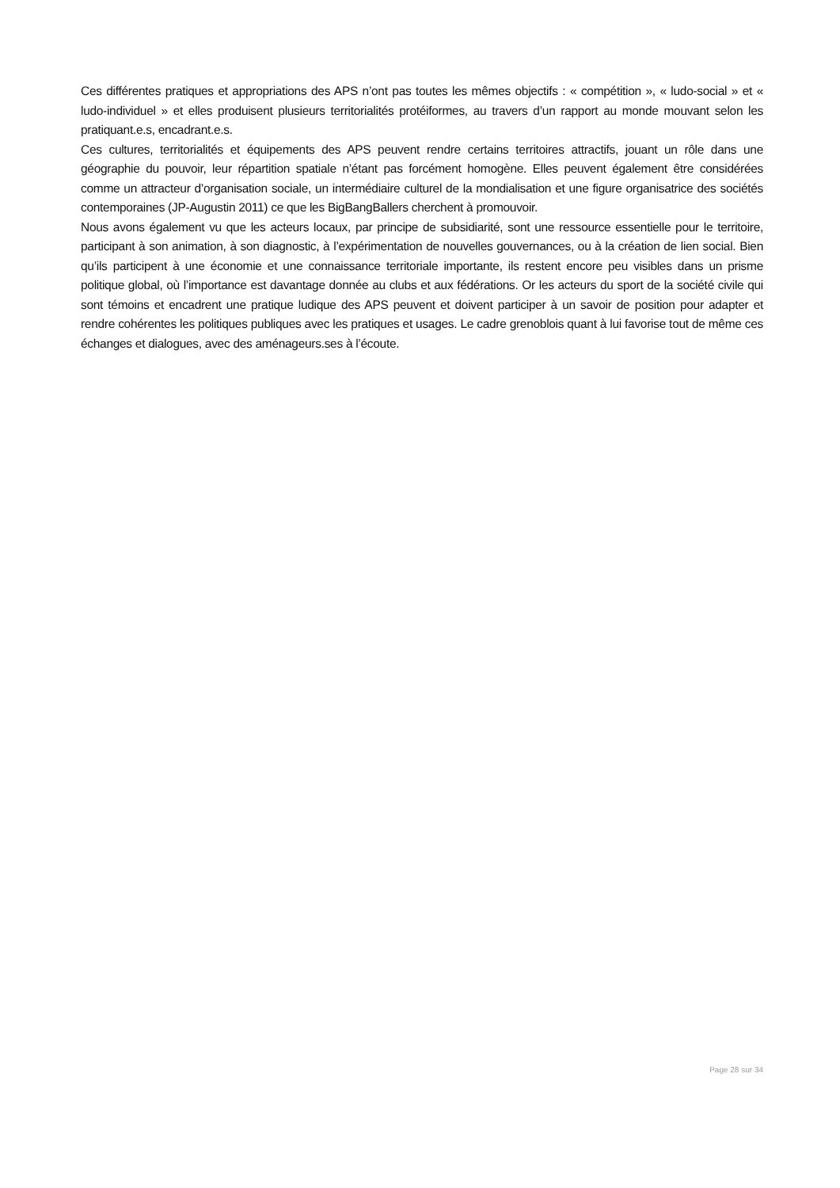Ces différentes pratiques et appropriations des APS n’ont pas toutes les mêmes objectifs : « compétition », « ludo-social » et « ludo-individuel » et elles produisent plusieurs territorialités protéiformes, au travers d’un rapport au monde mouvant selon les pratiquant.e.s, encadrant.e.s.
Ces cultures, territorialités et équipements des APS peuvent rendre certains territoires attractifs, jouant un rôle dans une géographie du pouvoir, leur répartition spatiale n’étant pas forcément homogène. Elles peuvent également être considérées comme un attracteur d’organisation sociale, un intermédiaire culturel de la mondialisation et une figure organisatrice des sociétés contemporaines (JP-Augustin 2011) ce que les BigBangBallers cherchent à promouvoir.
Nous avons également vu que les acteurs locaux, par principe de subsidiarité, sont une ressource essentielle pour le territoire, participant à son animation, à son diagnostic, à l’expérimentation de nouvelles gouvernances, ou à la création de lien social. Bien qu’ils participent à une économie et une connaissance territoriale importante, ils restent encore peu visibles dans un prisme politique global, où l’importance est davantage donnée au clubs et aux fédérations. Or les acteurs du sport de la société civile qui sont témoins et encadrent une pratique ludique des APS peuvent et doivent participer à un savoir de position pour adapter et rendre cohérentes les politiques publiques avec les pratiques et usages. Le cadre grenoblois quant à lui favorise tout de même ces échanges et dialogues, avec des aménageurs.ses à l’écoute.
Page 28 sur 34